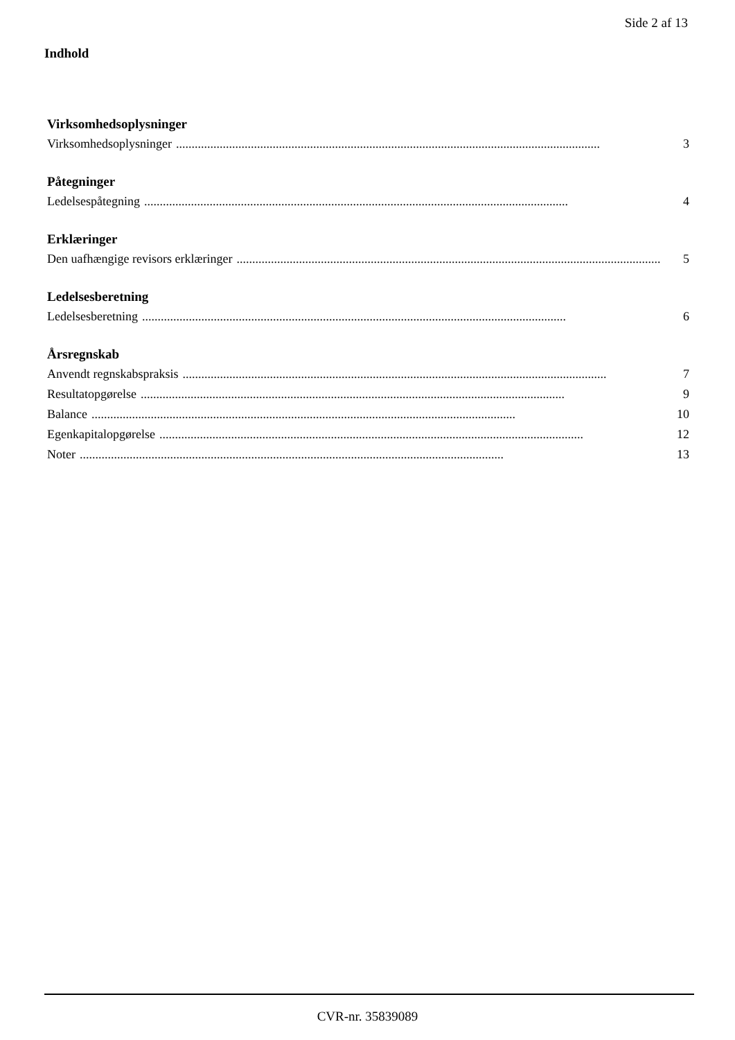Side 2 af 13
Indhold
Virksomhedsoplysninger
Virksomhedsoplysninger........................................................................................................................................ 3
Påtegninger
Ledelsespåtegning........................................................................................................................................ 4
Erklæringer
Den uafhængige revisors erklæringer........................................................................................................................................ 5
Ledelsesberetning
Ledelsesberetning........................................................................................................................................ 6
Årsregnskab
Anvendt regnskabspraksis........................................................................................................................................ 7
Resultatopgørelse........................................................................................................................................ 9
Balance........................................................................................................................................ 10
Egenkapitalopgørelse........................................................................................................................................ 12
Noter........................................................................................................................................ 13
CVR-nr. 35839089